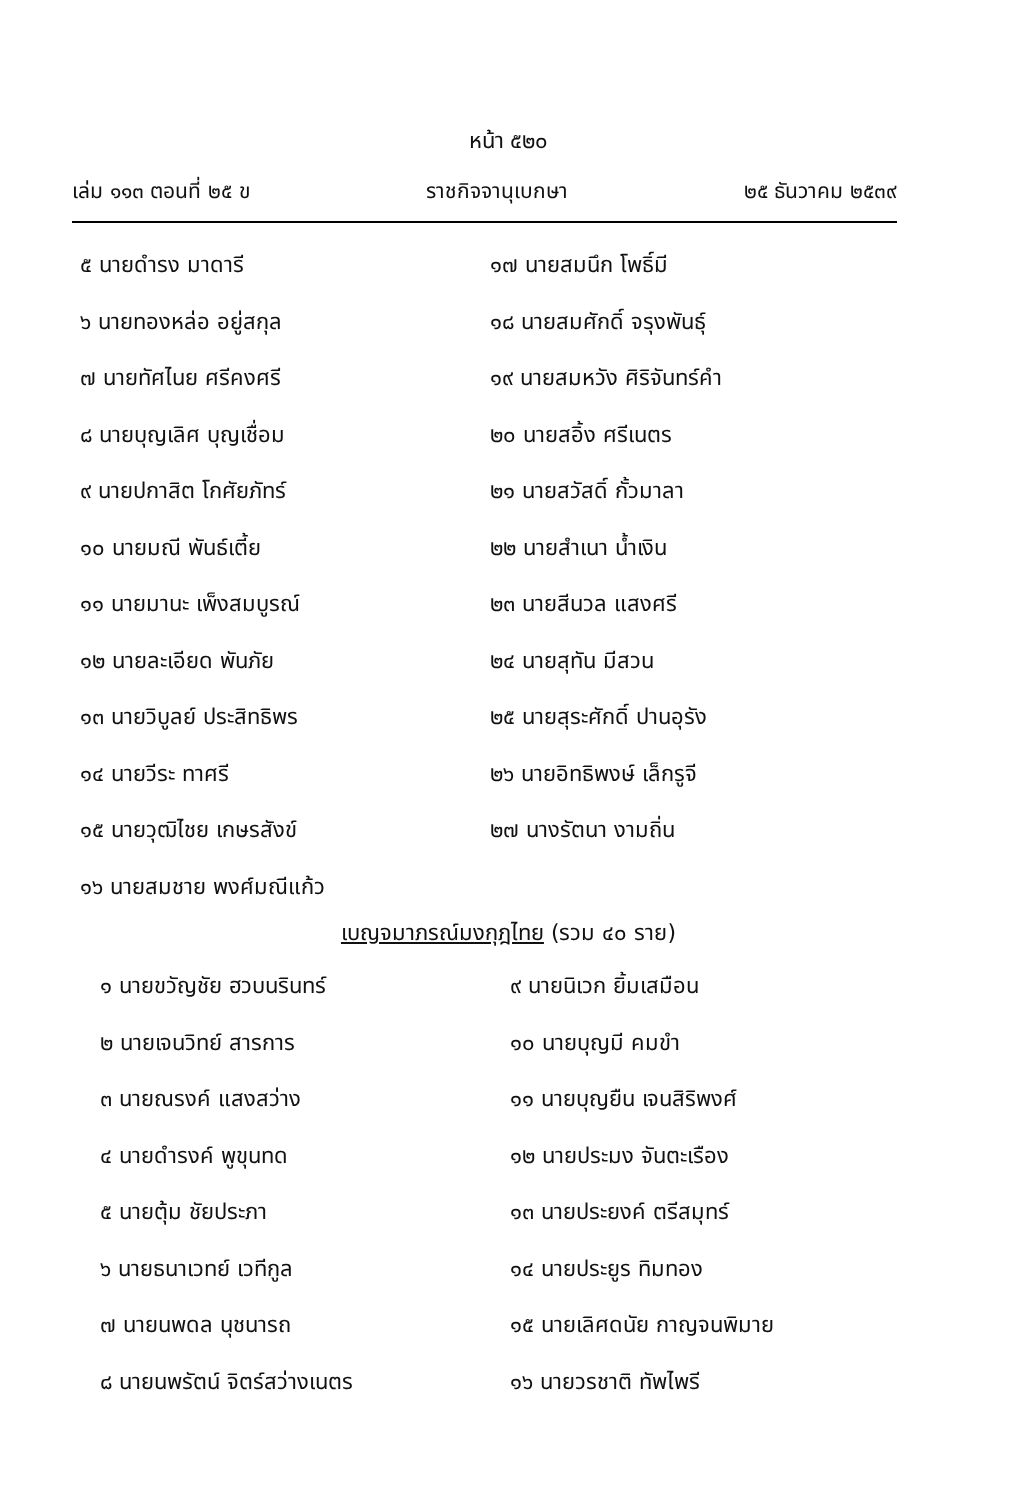หน้า ๕๒๐
เล่ม ๑๑๓ ตอนที่ ๒๕ ข ราชกิจจานุเบกษา ๒๕ ธันวาคม ๒๕๓๙
๕ นายดำรง มาดารี
๖ นายทองหล่อ อยู่สกุล
๗ นายทัศไนย ศรีคงศรี
๘ นายบุญเลิศ บุญเชื่อม
๙ นายปกาสิต โกศัยภัทร์
๑๐ นายมณี พันธ์เตี้ย
๑๑ นายมานะ เพ็งสมบูรณ์
๑๒ นายละเอียด พันภัย
๑๓ นายวิบูลย์ ประสิทธิพร
๑๔ นายวีระ ทาศรี
๑๕ นายวุฒิไชย เกษรสังข์
๑๖ นายสมชาย พงศ์มณีแก้ว
๑๗ นายสมนึก โพธิ์มี
๑๘ นายสมศักดิ์ จรุงพันธุ์
๑๙ นายสมหวัง ศิริจันทร์คำ
๒๐ นายสอิ้ง ศรีเนตร
๒๑ นายสวัสดิ์ กั้วมาลา
๒๒ นายสำเนา น้ำเงิน
๒๓ นายสีนวล แสงศรี
๒๔ นายสุทัน มีสวน
๒๕ นายสุระศักดิ์ ปานอุรัง
๒๖ นายอิทธิพงษ์ เล็กรูจี
๒๗ นางรัตนา งามถิ่น
เบญจมาภรณ์มงกุฎไทย (รวม ๔๐ ราย)
๑ นายขวัญชัย ฮวบนรินทร์
๒ นายเจนวิทย์ สารการ
๓ นายณรงค์ แสงสว่าง
๔ นายดำรงค์ พูขุนทด
๕ นายตุ้ม ชัยประภา
๖ นายธนาเวทย์ เวทีกูล
๗ นายนพดล นุชนารถ
๘ นายนพรัตน์ จิตร์สว่างเนตร
๙ นายนิเวก ยิ้มเสมือน
๑๐ นายบุญมี คมขำ
๑๑ นายบุญยืน เจนสิริพงศ์
๑๒ นายประมง จันตะเรือง
๑๓ นายประยงค์ ตรีสมุทร์
๑๔ นายประยูร ทิมทอง
๑๕ นายเลิศดนัย กาญจนพิมาย
๑๖ นายวรชาติ ทัพไพรี